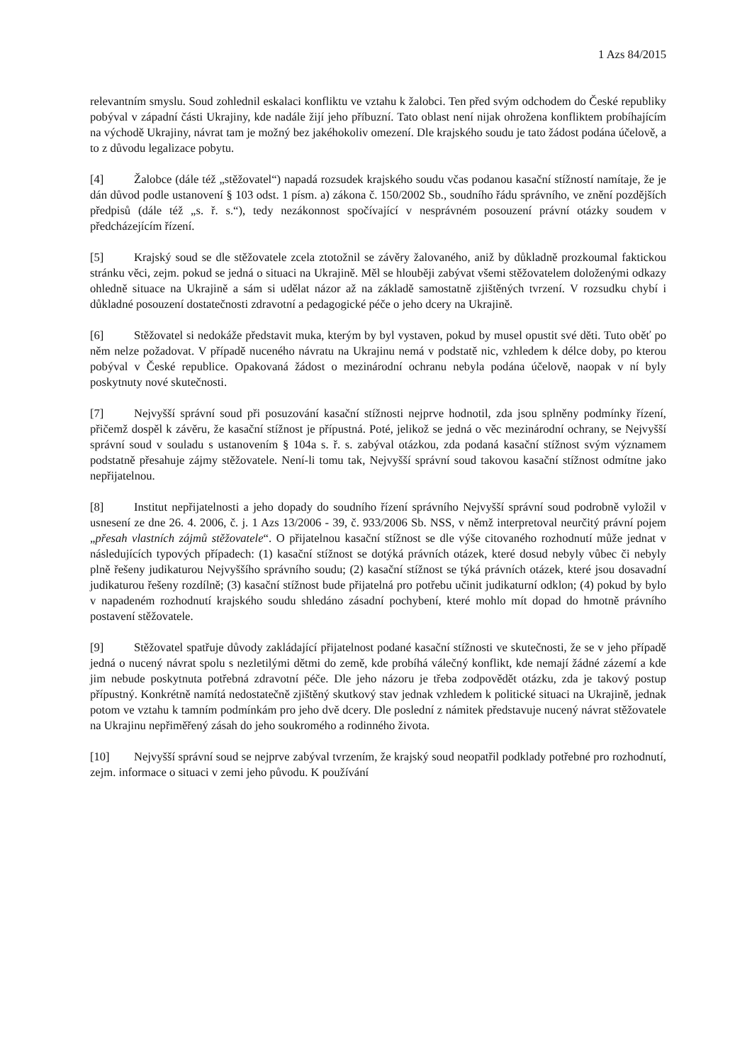1 Azs 84/2015
relevantním smyslu. Soud zohlednil eskalaci konfliktu ve vztahu k žalobci. Ten před svým odchodem do České republiky pobýval v západní části Ukrajiny, kde nadále žijí jeho příbuzní. Tato oblast není nijak ohrožena konfliktem probíhajícím na východě Ukrajiny, návrat tam je možný bez jakéhokoliv omezení. Dle krajského soudu je tato žádost podána účelově, a to z důvodu legalizace pobytu.
[4] Žalobce (dále též „stěžovatel“) napadá rozsudek krajského soudu včas podanou kasační stížností namítaje, že je dán důvod podle ustanovení § 103 odst. 1 písm. a) zákona č. 150/2002 Sb., soudního řádu správního, ve znění pozdějších předpisů (dále též „s. ř. s.“), tedy nezákonnost spočívající v nesprávném posouzení právní otázky soudem v předcházejícím řízení.
[5] Krajský soud se dle stěžovatele zcela ztotožnil se závěry žalovaného, aniž by důkladně prozkoumal faktickou stránku věci, zejm. pokud se jedná o situaci na Ukrajině. Měl se hlouběji zabývat všemi stěžovatelem doloženými odkazy ohledně situace na Ukrajině a sám si udělat názor až na základě samostatně zjištěných tvrzení. V rozsudku chybí i důkladné posouzení dostatečnosti zdravotní a pedagogické péče o jeho dcery na Ukrajině.
[6] Stěžovatel si nedokáže představit muka, kterým by byl vystaven, pokud by musel opustit své děti. Tuto oběť po něm nelze požadovat. V případě nuceného návratu na Ukrajinu nemá v podstatě nic, vzhledem k délce doby, po kterou pobýval v České republice. Opakovaná žádost o mezinárodní ochranu nebyla podána účelově, naopak v ní byly poskytnuty nové skutečnosti.
[7] Nejvyšší správní soud při posuzování kasační stížnosti nejprve hodnotil, zda jsou splněny podmínky řízení, přičemž dospěl k závěru, že kasační stížnost je přípustná. Poté, jelikož se jedná o věc mezinárodní ochrany, se Nejvyšší správní soud v souladu s ustanovením § 104a s. ř. s. zabýval otázkou, zda podaná kasační stížnost svým významem podstatně přesahuje zájmy stěžovatele. Není-li tomu tak, Nejvyšší správní soud takovou kasační stížnost odmítne jako nepřijatelnou.
[8] Institut nepřijatelnosti a jeho dopady do soudního řízení správního Nejvyšší správní soud podrobně vyložil v usnesení ze dne 26. 4. 2006, č. j. 1 Azs 13/2006 - 39, č. 933/2006 Sb. NSS, v němž interpretoval neurčitý právní pojem „přesah vlastních zájmů stěžovatele“. O přijatelnou kasační stížnost se dle výše citovaného rozhodnutí může jednat v následujících typových případech: (1) kasační stížnost se dotýká právních otázek, které dosud nebyly vůbec či nebyly plně řešeny judikaturou Nejvyššího správního soudu; (2) kasační stížnost se týká právních otázek, které jsou dosavadní judikaturou řešeny rozdílně; (3) kasační stížnost bude přijatelná pro potřebu učinit judikaturní odklon; (4) pokud by bylo v napadeném rozhodnutí krajského soudu shledáno zásadní pochybení, které mohlo mít dopad do hmotně právního postavení stěžovatele.
[9] Stěžovatel spatřuje důvody zakládající přijatelnost podané kasační stížnosti ve skutečnosti, že se v jeho případě jedná o nucený návrat spolu s nezletilými dětmi do země, kde probíhá válečný konflikt, kde nemají žádné zázemí a kde jim nebude poskytnuta potřebná zdravotní péče. Dle jeho názoru je třeba zodpovědět otázku, zda je takový postup přípustný. Konkrétně namítá nedostatečně zjištěný skutkový stav jednak vzhledem k politické situaci na Ukrajině, jednak potom ve vztahu k tamním podmínkám pro jeho dvě dcery. Dle poslední z námitek představuje nucený návrat stěžovatele na Ukrajinu nepřiměřený zásah do jeho soukromého a rodinného života.
[10] Nejvyšší správní soud se nejprve zabýval tvrzením, že krajský soud neopatřil podklady potřebné pro rozhodnutí, zejm. informace o situaci v zemi jeho původu. K používání